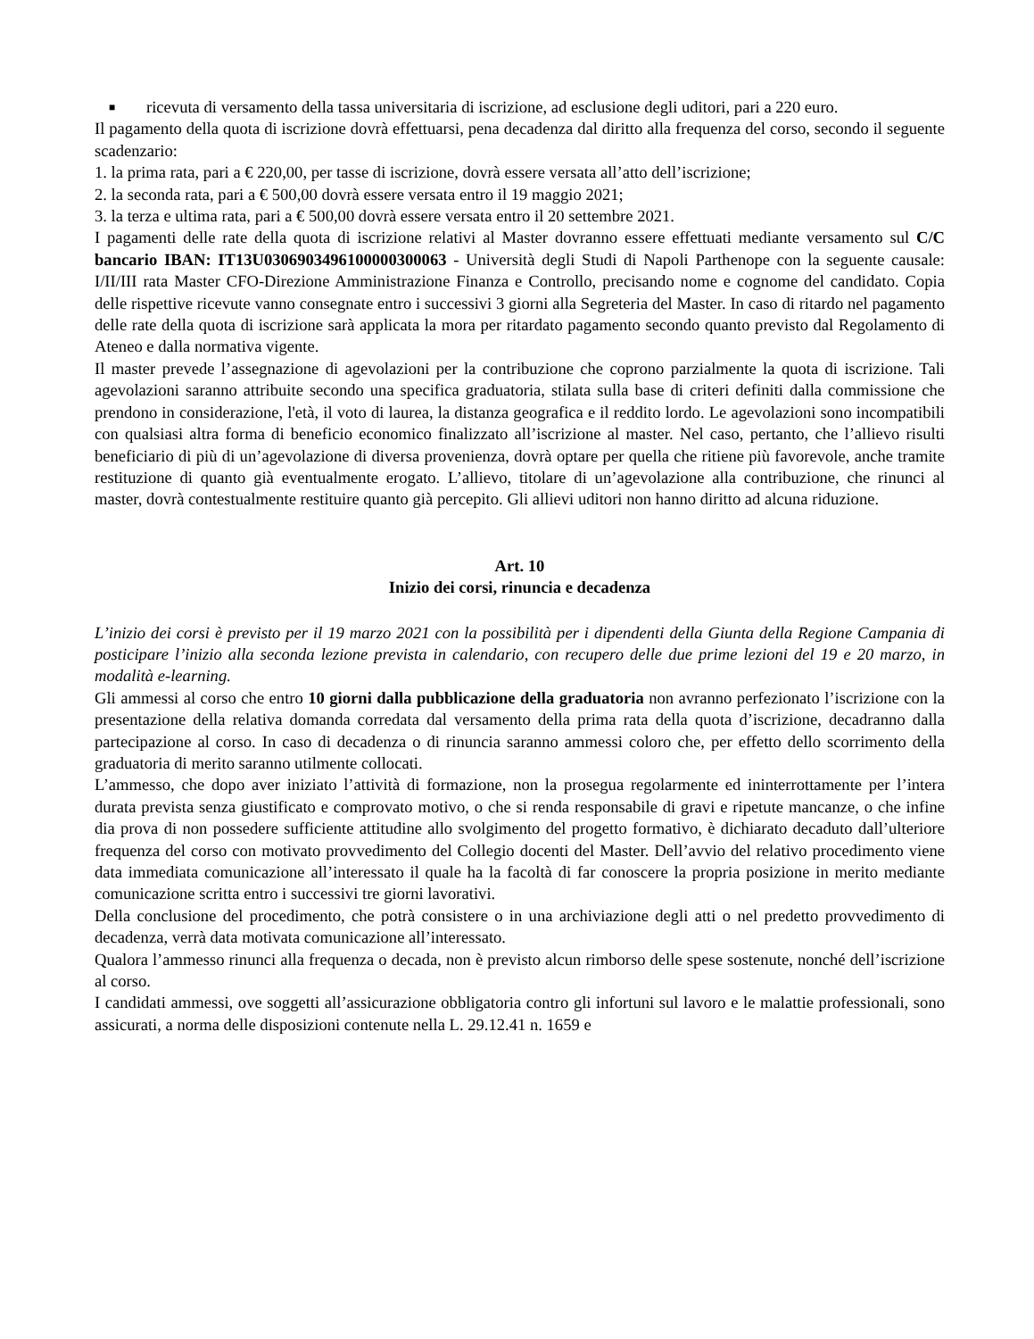■
ricevuta di versamento della tassa universitaria di iscrizione, ad esclusione degli uditori, pari a 220 euro.
Il pagamento della quota di iscrizione dovrà effettuarsi, pena decadenza dal diritto alla frequenza del corso, secondo il seguente scadenzario:
1. la prima rata, pari a € 220,00, per tasse di iscrizione, dovrà essere versata all’atto dell’iscrizione;
2. la seconda rata, pari a € 500,00 dovrà essere versata entro il 19 maggio 2021;
3. la terza e ultima rata, pari a € 500,00 dovrà essere versata entro il 20 settembre 2021.
I pagamenti delle rate della quota di iscrizione relativi al Master dovranno essere effettuati mediante versamento sul C/C bancario IBAN: IT13U0306903496100000300063 - Università degli Studi di Napoli Parthenope con la seguente causale: I/II/III rata Master CFO-Direzione Amministrazione Finanza e Controllo, precisando nome e cognome del candidato. Copia delle rispettive ricevute vanno consegnate entro i successivi 3 giorni alla Segreteria del Master. In caso di ritardo nel pagamento delle rate della quota di iscrizione sarà applicata la mora per ritardato pagamento secondo quanto previsto dal Regolamento di Ateneo e dalla normativa vigente.
Il master prevede l’assegnazione di agevolazioni per la contribuzione che coprono parzialmente la quota di iscrizione. Tali agevolazioni saranno attribuite secondo una specifica graduatoria, stilata sulla base di criteri definiti dalla commissione che prendono in considerazione, l'età, il voto di laurea, la distanza geografica e il reddito lordo. Le agevolazioni sono incompatibili con qualsiasi altra forma di beneficio economico finalizzato all’iscrizione al master. Nel caso, pertanto, che l’allievo risulti beneficiario di più di un’agevolazione di diversa provenienza, dovrà optare per quella che ritiene più favorevole, anche tramite restituzione di quanto già eventualmente erogato. L’allievo, titolare di un’agevolazione alla contribuzione, che rinunci al master, dovrà contestualmente restituire quanto già percepito. Gli allievi uditori non hanno diritto ad alcuna riduzione.
Art. 10
Inizio dei corsi, rinuncia e decadenza
L’inizio dei corsi è previsto per il 19 marzo 2021 con la possibilità per i dipendenti della Giunta della Regione Campania di posticipare l’inizio alla seconda lezione prevista in calendario, con recupero delle due prime lezioni del 19 e 20 marzo, in modalità e-learning.
Gli ammessi al corso che entro 10 giorni dalla pubblicazione della graduatoria non avranno perfezionato l’iscrizione con la presentazione della relativa domanda corredata dal versamento della prima rata della quota d’iscrizione, decadranno dalla partecipazione al corso. In caso di decadenza o di rinuncia saranno ammessi coloro che, per effetto dello scorrimento della graduatoria di merito saranno utilmente collocati.
L’ammesso, che dopo aver iniziato l’attività di formazione, non la prosegua regolarmente ed ininterrottamente per l’intera durata prevista senza giustificato e comprovato motivo, o che si renda responsabile di gravi e ripetute mancanze, o che infine dia prova di non possedere sufficiente attitudine allo svolgimento del progetto formativo, è dichiarato decaduto dall’ulteriore frequenza del corso con motivato provvedimento del Collegio docenti del Master. Dell’avvio del relativo procedimento viene data immediata comunicazione all’interessato il quale ha la facoltà di far conoscere la propria posizione in merito mediante comunicazione scritta entro i successivi tre giorni lavorativi.
Della conclusione del procedimento, che potrà consistere o in una archiviazione degli atti o nel predetto provvedimento di decadenza, verrà data motivata comunicazione all’interessato.
Qualora l’ammesso rinunci alla frequenza o decada, non è previsto alcun rimborso delle spese sostenute, nonché dell’iscrizione al corso.
I candidati ammessi, ove soggetti all’assicurazione obbligatoria contro gli infortuni sul lavoro e le malattie professionali, sono assicurati, a norma delle disposizioni contenute nella L. 29.12.41 n. 1659 e